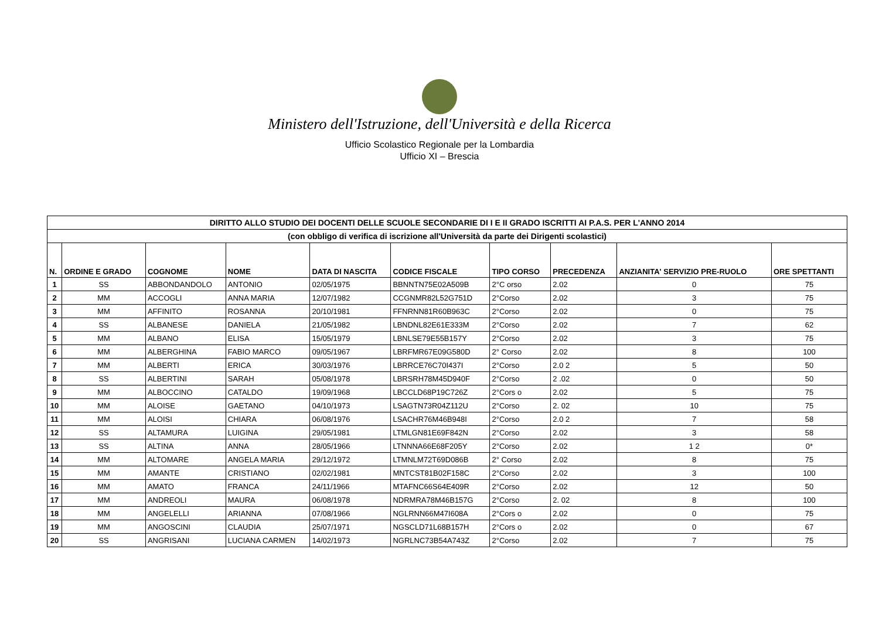Ministero dell'Istruzione, dell'Università e della Ricerca
Ufficio Scolastico Regionale per la Lombardia
Ufficio XI – Brescia
| DIRITTO ALLO STUDIO DEI DOCENTI DELLE SCUOLE SECONDARIE DI I E II GRADO ISCRITTI AI P.A.S. PER L'ANNO 2014 | | | | | | | | | |
| --- | --- | --- | --- | --- | --- | --- | --- | --- | --- |
| (con obbligo di verifica di iscrizione all'Università da parte dei Dirigenti scolastici) | | | | | | | | | |
| N. | ORDINE E GRADO | COGNOME | NOME | DATA DI NASCITA | CODICE FISCALE | TIPO CORSO | PRECEDENZA | ANZIANITA' SERVIZIO PRE-RUOLO | ORE SPETTANTI |
| 1 | SS | ABBONDANDOLO | ANTONIO | 02/05/1975 | BBNNTN75E02A509B | 2°C orso | 2.02 | 0 | 75 |
| 2 | MM | ACCOGLI | ANNA MARIA | 12/07/1982 | CCGNMR82L52G751D | 2°Corso | 2.02 | 3 | 75 |
| 3 | MM | AFFINITO | ROSANNA | 20/10/1981 | FFNRNN81R60B963C | 2°Corso | 2.02 | 0 | 75 |
| 4 | SS | ALBANESE | DANIELA | 21/05/1982 | LBNDNL82E61E333M | 2°Corso | 2.02 | 7 | 62 |
| 5 | MM | ALBANO | ELISA | 15/05/1979 | LBNLSE79E55B157Y | 2°Corso | 2.02 | 3 | 75 |
| 6 | MM | ALBERGHINA | FABIO MARCO | 09/05/1967 | LBRFMR67E09G580D | 2° Corso | 2.02 | 8 | 100 |
| 7 | MM | ALBERTI | ERICA | 30/03/1976 | LBRRCE76C70I437I | 2°Corso | 2.0 2 | 5 | 50 |
| 8 | SS | ALBERTINI | SARAH | 05/08/1978 | LBRSRH78M45D940F | 2°Corso | 2 .02 | 0 | 50 |
| 9 | MM | ALBOCCINO | CATALDO | 19/09/1968 | LBCCLD68P19C726Z | 2°Cors o | 2.02 | 5 | 75 |
| 10 | MM | ALOISE | GAETANO | 04/10/1973 | LSAGTN73R04Z112U | 2°Corso | 2. 02 | 10 | 75 |
| 11 | MM | ALOISI | CHIARA | 06/08/1976 | LSACHR76M46B948I | 2°Corso | 2.0 2 | 7 | 58 |
| 12 | SS | ALTAMURA | LUIGINA | 29/05/1981 | LTMLGN81E69F842N | 2°Corso | 2.02 | 3 | 58 |
| 13 | SS | ALTINA | ANNA | 28/05/1966 | LTNNNA66E68F205Y | 2°Corso | 2.02 | 1 2 | 0* |
| 14 | MM | ALTOMARE | ANGELA MARIA | 29/12/1972 | LTMNLM72T69D086B | 2° Corso | 2.02 | 8 | 75 |
| 15 | MM | AMANTE | CRISTIANO | 02/02/1981 | MNTCST81B02F158C | 2°Corso | 2.02 | 3 | 100 |
| 16 | MM | AMATO | FRANCA | 24/11/1966 | MTAFNC66S64E409R | 2°Corso | 2.02 | 12 | 50 |
| 17 | MM | ANDREOLI | MAURA | 06/08/1978 | NDRMRA78M46B157G | 2°Corso | 2. 02 | 8 | 100 |
| 18 | MM | ANGELELLI | ARIANNA | 07/08/1966 | NGLRNN66M47I608A | 2°Cors o | 2.02 | 0 | 75 |
| 19 | MM | ANGOSCINI | CLAUDIA | 25/07/1971 | NGSCLD71L68B157H | 2°Cors o | 2.02 | 0 | 67 |
| 20 | SS | ANGRISANI | LUCIANA CARMEN | 14/02/1973 | NGRLNC73B54A743Z | 2°Corso | 2.02 | 7 | 75 |